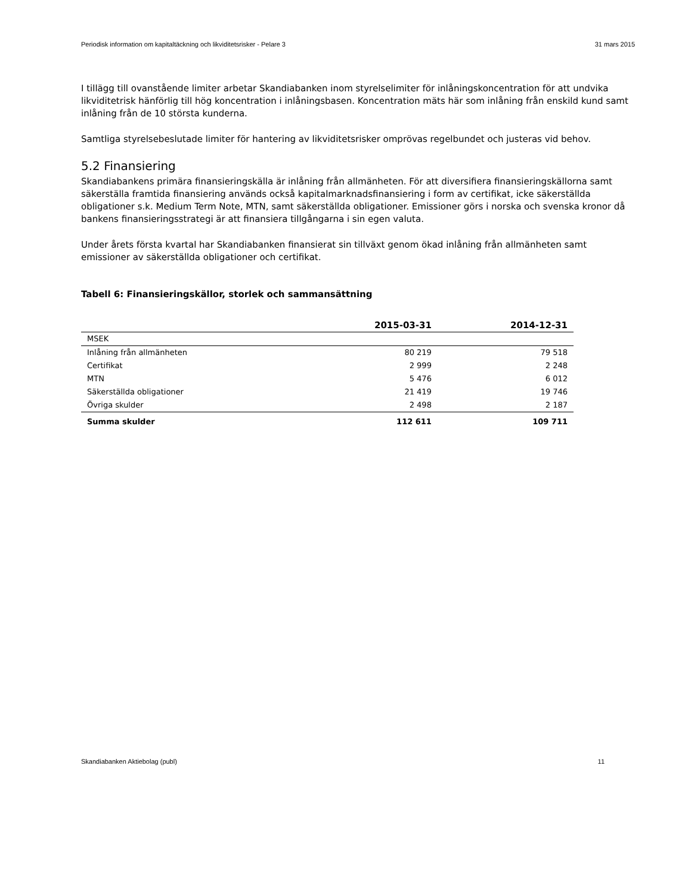Periodisk information om kapitaltäckning och likviditetsrisker - Pelare 3 31 mars 2015
I tillägg till ovanstående limiter arbetar Skandiabanken inom styrelselimiter för inlåningskoncentration för att undvika likviditetrisk hänförlig till hög koncentration i inlåningsbasen. Koncentration mäts här som inlåning från enskild kund samt inlåning från de 10 största kunderna.
Samtliga styrelsebeslutade limiter för hantering av likviditetsrisker omprövas regelbundet och justeras vid behov.
5.2 Finansiering
Skandiabankens primära finansieringskälla är inlåning från allmänheten. För att diversifiera finansieringskällorna samt säkerställa framtida finansiering används också kapitalmarknadsfinansiering i form av certifikat, icke säkerställda obligationer s.k. Medium Term Note, MTN, samt säkerställda obligationer. Emissioner görs i norska och svenska kronor då bankens finansieringsstrategi är att finansiera tillgångarna i sin egen valuta.
Under årets första kvartal har Skandiabanken finansierat sin tillväxt genom ökad inlåning från allmänheten samt emissioner av säkerställda obligationer och certifikat.
Tabell 6: Finansieringskällor, storlek och sammansättning
| | 2015-03-31 | 2014-12-31 |
| --- | --- | --- |
| MSEK | | |
| Inlåning från allmänheten | 80 219 | 79 518 |
| Certifikat | 2 999 | 2 248 |
| MTN | 5 476 | 6 012 |
| Säkerställda obligationer | 21 419 | 19 746 |
| Övriga skulder | 2 498 | 2 187 |
| Summa skulder | 112 611 | 109 711 |
Skandiabanken Aktiebolag (publ) 11